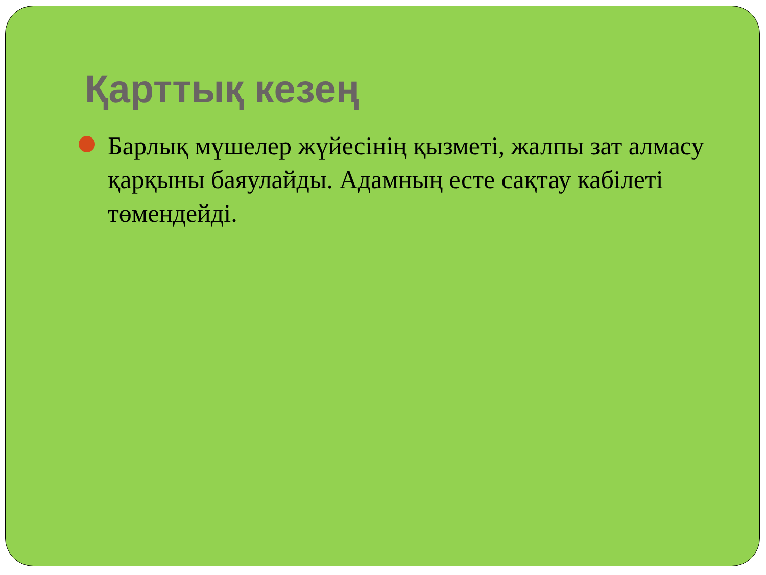Қарттық кезең
Барлық мүшелер жүйесінің қызметі, жалпы зат алмасу қарқыны баяулайды. Адамның есте сақтау кабілеті төмендейді.